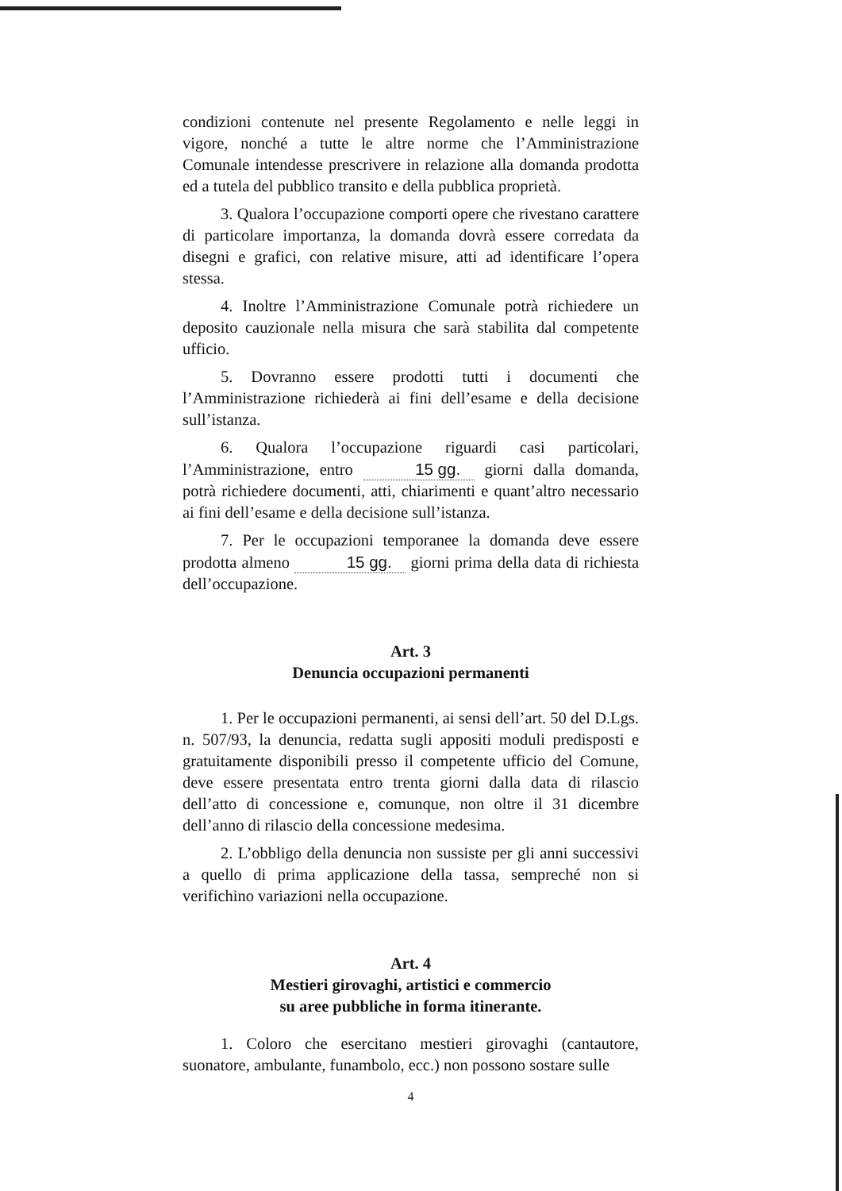condizioni contenute nel presente Regolamento e nelle leggi in vigore, nonché a tutte le altre norme che l’Amministrazione Comunale intendesse prescrivere in relazione alla domanda prodotta ed a tutela del pubblico transito e della pubblica proprietà.
3. Qualora l’occupazione comporti opere che rivestano carattere di particolare importanza, la domanda dovrà essere corredata da disegni e grafici, con relative misure, atti ad identificare l’opera stessa.
4. Inoltre l’Amministrazione Comunale potrà richiedere un deposito cauzionale nella misura che sarà stabilita dal competente ufficio.
5. Dovranno essere prodotti tutti i documenti che l’Amministrazione richiederà ai fini dell’esame e della decisione sull’istanza.
6. Qualora l’occupazione riguardi casi particolari, l’Amministrazione, entro 15 gg. giorni dalla domanda, potrà richiedere documenti, atti, chiarimenti e quant’altro necessario ai fini dell’esame e della decisione sull’istanza.
7. Per le occupazioni temporanee la domanda deve essere prodotta almeno 15 gg. giorni prima della data di richiesta dell’occupazione.
Art. 3
Denuncia occupazioni permanenti
1. Per le occupazioni permanenti, ai sensi dell’art. 50 del D.Lgs. n. 507/93, la denuncia, redatta sugli appositi moduli predisposti e gratuitamente disponibili presso il competente ufficio del Comune, deve essere presentata entro trenta giorni dalla data di rilascio dell’atto di concessione e, comunque, non oltre il 31 dicembre dell’anno di rilascio della concessione medesima.
2. L’obbligo della denuncia non sussiste per gli anni successivi a quello di prima applicazione della tassa, sempreché non si verifichino variazioni nella occupazione.
Art. 4
Mestieri girovaghi, artistici e commercio
su aree pubbliche in forma itinerante.
1. Coloro che esercitano mestieri girovaghi (cantautore, suonatore, ambulante, funambolo, ecc.) non possono sostare sulle
4